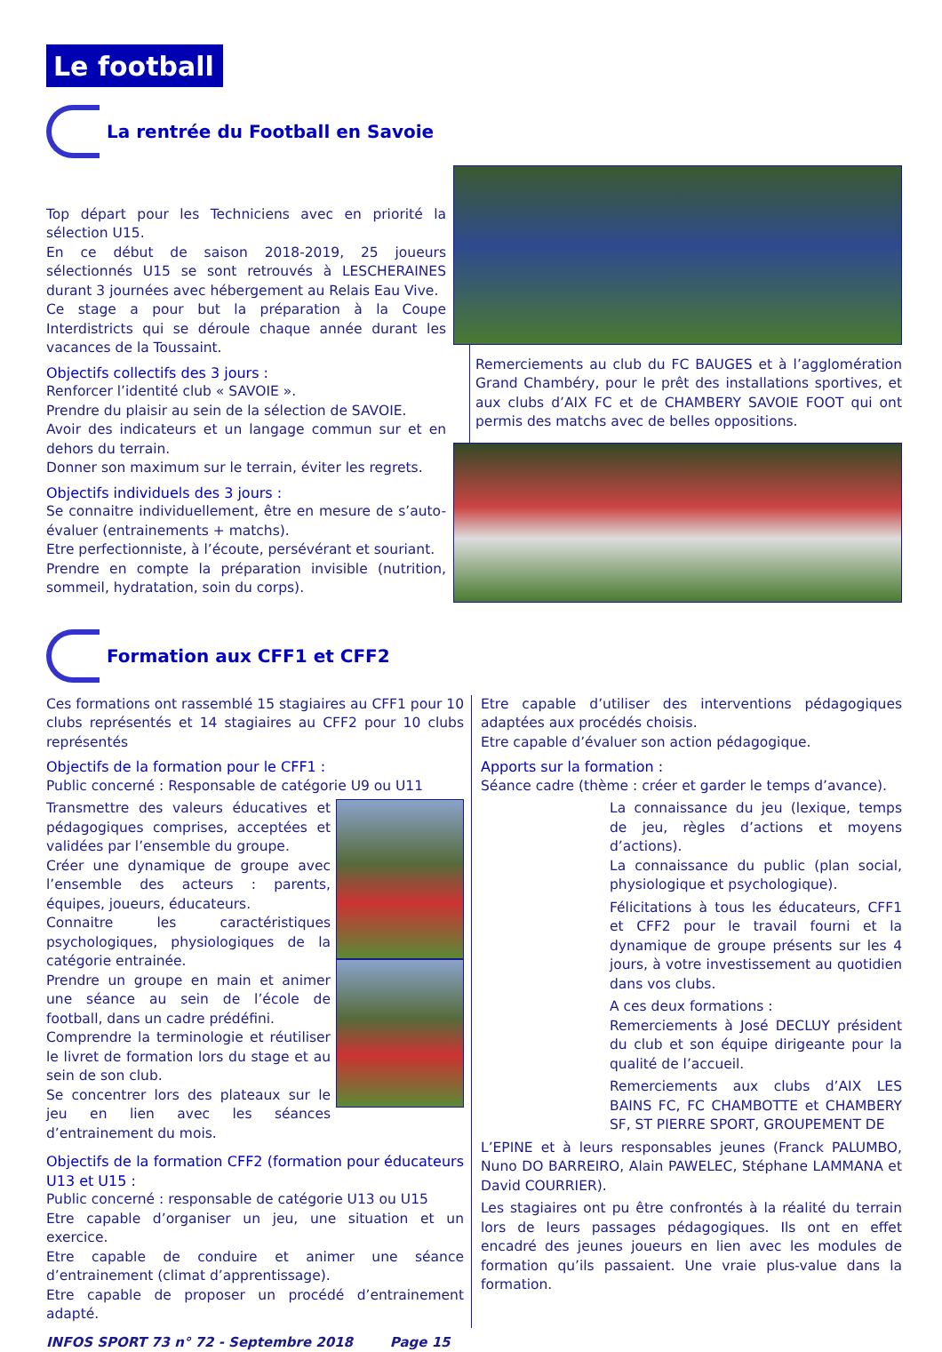Le football
La rentrée du Football en Savoie
Top départ pour les Techniciens avec en priorité la sélection U15.
En ce début de saison 2018-2019, 25 joueurs sélectionnés U15 se sont retrouvés à LESCHERAINES durant 3 journées avec hébergement au Relais Eau Vive.
Ce stage a pour but la préparation à la Coupe Interdistricts qui se déroule chaque année durant les vacances de la Toussaint.
Objectifs collectifs des 3 jours :
Renforcer l’identité club « SAVOIE ».
Prendre du plaisir au sein de la sélection de SAVOIE.
Avoir des indicateurs et un langage commun sur et en dehors du terrain.
Donner son maximum sur le terrain, éviter les regrets.
Objectifs individuels des 3 jours :
Se connaitre individuellement, être en mesure de s’auto-évaluer (entrainements + matchs).
Etre perfectionniste, à l’écoute, persévérant et souriant.
Prendre en compte la préparation invisible (nutrition, sommeil, hydratation, soin du corps).
Remerciements au club du FC BAUGES et à l’agglomération Grand Chambéry, pour le prêt des installations sportives, et aux clubs d’AIX FC et de CHAMBERY SAVOIE FOOT qui ont permis des matchs avec de belles oppositions.
Formation aux CFF1 et CFF2
Ces formations ont rassemblé 15 stagiaires au CFF1 pour 10 clubs représentés et 14 stagiaires au CFF2 pour 10 clubs représentés
Objectifs de la formation pour le CFF1 :
Public concerné : Responsable de catégorie U9 ou U11
Transmettre des valeurs éducatives et pédagogiques comprises, acceptées et validées par l’ensemble du groupe.
Créer une dynamique de groupe avec l’ensemble des acteurs : parents, équipes, joueurs, éducateurs.
Connaitre les caractéristiques psychologiques, physiologiques de la catégorie entrainée.
Prendre un groupe en main et animer une séance au sein de l’école de football, dans un cadre prédéfini.
Comprendre la terminologie et réutiliser le livret de formation lors du stage et au sein de son club.
Se concentrer lors des plateaux sur le jeu en lien avec les séances d’entrainement du mois.
Objectifs de la formation CFF2 (formation pour éducateurs U13 et U15 :
Public concerné : responsable de catégorie U13 ou U15
Etre capable d’organiser un jeu, une situation et un exercice.
Etre capable de conduire et animer une séance d’entrainement (climat d’apprentissage).
Etre capable de proposer un procédé d’entrainement adapté.
Etre capable d’utiliser des interventions pédagogiques adaptées aux procédés choisis.
Etre capable d’évaluer son action pédagogique.
Apports sur la formation :
Séance cadre (thème : créer et garder le temps d’avance).
La connaissance du jeu (lexique, temps de jeu, règles d’actions et moyens d’actions).
La connaissance du public (plan social, physiologique et psychologique).
Félicitations à tous les éducateurs, CFF1 et CFF2 pour le travail fourni et la dynamique de groupe présents sur les 4 jours, à votre investissement au quotidien dans vos clubs.
A ces deux formations :
Remerciements à José DECLUY président du club et son équipe dirigeante pour la qualité de l’accueil.
Remerciements aux clubs d’AIX LES BAINS FC, FC CHAMBOTTE et CHAMBERY SF, ST PIERRE SPORT, GROUPEMENT DE
L’EPINE et à leurs responsables jeunes (Franck PALUMBO, Nuno DO BARREIRO, Alain PAWELEC, Stéphane LAMMANA et David COURRIER).
Les stagiaires ont pu être confrontés à la réalité du terrain lors de leurs passages pédagogiques. Ils ont en effet encadré des jeunes joueurs en lien avec les modules de formation qu’ils passaient. Une vraie plus-value dans la formation.
INFOS SPORT 73 n° 72 - Septembre 2018 Page 15